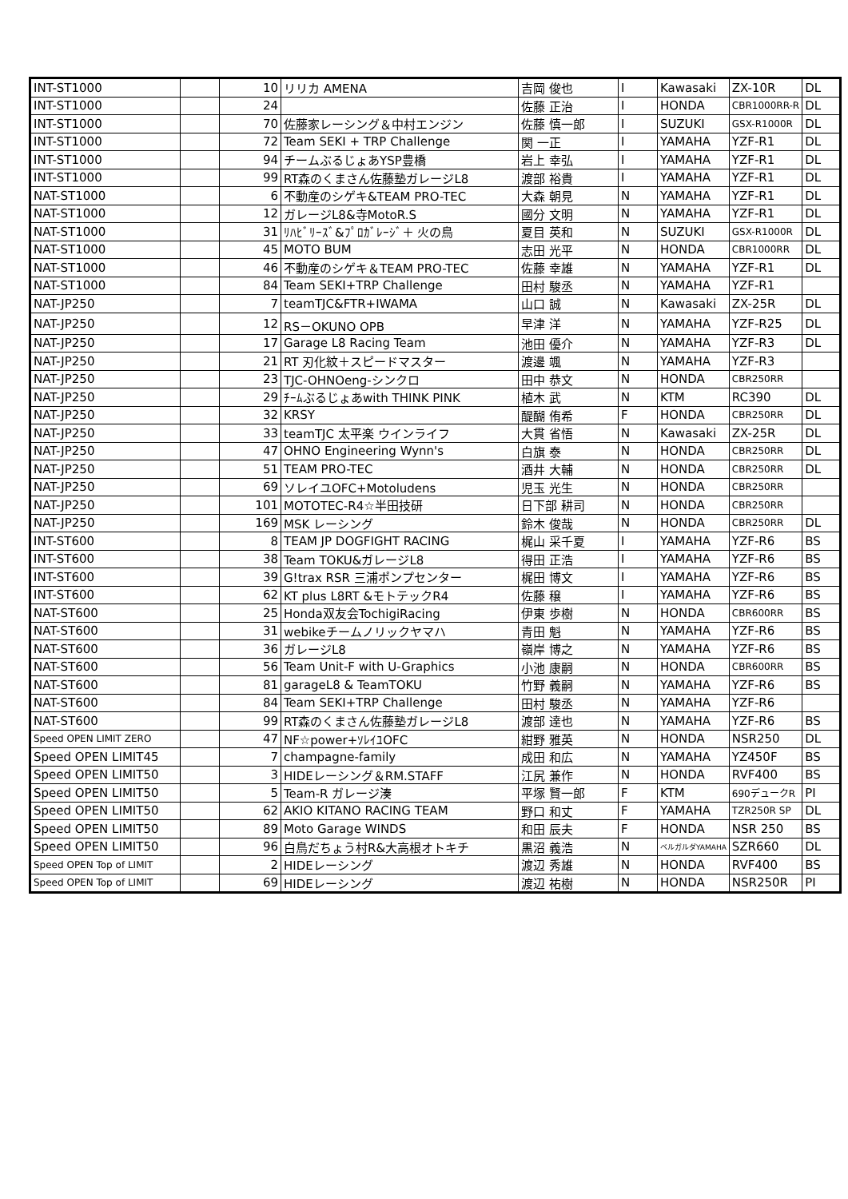| INT-ST1000 | | 10 | リリカ AMENA | 吉岡 俊也 | I | Kawasaki | ZX-10R | DL |
| INT-ST1000 | | 24 | | 佐藤 正治 | I | HONDA | CBR1000RR-R | DL |
| INT-ST1000 | | 70 | 佐藤家レーシング＆中村エンジン | 佐藤 慎一郎 | I | SUZUKI | GSX-R1000R | DL |
| INT-ST1000 | | 72 | Team SEKI + TRP Challenge | 関 一正 | I | YAMAHA | YZF-R1 | DL |
| INT-ST1000 | | 94 | チームぶるじょあYSP豊橋 | 岩上 幸弘 | I | YAMAHA | YZF-R1 | DL |
| INT-ST1000 | | 99 | RT森のくまさん佐藤塾ガレージL8 | 渡部 裕貴 | I | YAMAHA | YZF-R1 | DL |
| NAT-ST1000 | | 6 | 不動産のシゲキ&TEAM PRO-TEC | 大森 朝見 | N | YAMAHA | YZF-R1 | DL |
| NAT-ST1000 | | 12 | ガレージL8&寺MotoR.S | 國分 文明 | N | YAMAHA | YZF-R1 | DL |
| NAT-ST1000 | | 31 | ﾘﾊﾋﾞﾘｰｽﾞ&ﾌﾟﾛｶﾞﾚｰｼﾞ＋ 火の鳥 | 夏目 英和 | N | SUZUKI | GSX-R1000R | DL |
| NAT-ST1000 | | 45 | MOTO BUM | 志田 光平 | N | HONDA | CBR1000RR | DL |
| NAT-ST1000 | | 46 | 不動産のシゲキ＆TEAM PRO-TEC | 佐藤 幸雄 | N | YAMAHA | YZF-R1 | DL |
| NAT-ST1000 | | 84 | Team SEKI+TRP Challenge | 田村 駿丞 | N | YAMAHA | YZF-R1 | |
| NAT-JP250 | | 7 | teamTJC&FTR+IWAMA | 山口 誠 | N | Kawasaki | ZX-25R | DL |
| NAT-JP250 | | 12 | RS－OKUNO OPB | 早津 洋 | N | YAMAHA | YZF-R25 | DL |
| NAT-JP250 | | 17 | Garage L8 Racing Team | 池田 優介 | N | YAMAHA | YZF-R3 | DL |
| NAT-JP250 | | 21 | RT 刃化紋＋スピードマスター | 渡邊 颯 | N | YAMAHA | YZF-R3 | |
| NAT-JP250 | | 23 | TJC-OHNOeng-シンクロ | 田中 恭文 | N | HONDA | CBR250RR | |
| NAT-JP250 | | 29 | ﾁｰﾑぶるじょあwith THINK PINK | 植木 武 | N | KTM | RC390 | DL |
| NAT-JP250 | | 32 | KRSY | 醍醐 侑希 | F | HONDA | CBR250RR | DL |
| NAT-JP250 | | 33 | teamTJC 太平楽 ウインライフ | 大貫 省悟 | N | Kawasaki | ZX-25R | DL |
| NAT-JP250 | | 47 | OHNO Engineering Wynn's | 白旗 泰 | N | HONDA | CBR250RR | DL |
| NAT-JP250 | | 51 | TEAM PRO-TEC | 酒井 大輔 | N | HONDA | CBR250RR | DL |
| NAT-JP250 | | 69 | ソレイユOFC+Motoludens | 児玉 光生 | N | HONDA | CBR250RR | |
| NAT-JP250 | | 101 | MOTOTEC-R4☆半田技研 | 日下部 耕司 | N | HONDA | CBR250RR | |
| NAT-JP250 | | 169 | MSK レーシング | 鈴木 俊哉 | N | HONDA | CBR250RR | DL |
| INT-ST600 | | 8 | TEAM JP DOGFIGHT RACING | 梶山 采千夏 | I | YAMAHA | YZF-R6 | BS |
| INT-ST600 | | 38 | Team TOKU&ガレージL8 | 得田 正浩 | I | YAMAHA | YZF-R6 | BS |
| INT-ST600 | | 39 | G!trax RSR 三浦ポンプセンター | 梶田 博文 | I | YAMAHA | YZF-R6 | BS |
| INT-ST600 | | 62 | KT plus L8RT &モトテックR4 | 佐藤 穣 | I | YAMAHA | YZF-R6 | BS |
| NAT-ST600 | | 25 | Honda双友会TochigiRacing | 伊東 歩樹 | N | HONDA | CBR600RR | BS |
| NAT-ST600 | | 31 | webikeチームノリックヤマハ | 青田 魁 | N | YAMAHA | YZF-R6 | BS |
| NAT-ST600 | | 36 | ガレージL8 | 嶺岸 博之 | N | YAMAHA | YZF-R6 | BS |
| NAT-ST600 | | 56 | Team Unit-F with U-Graphics | 小池 康嗣 | N | HONDA | CBR600RR | BS |
| NAT-ST600 | | 81 | garageL8 & TeamTOKU | 竹野 義嗣 | N | YAMAHA | YZF-R6 | BS |
| NAT-ST600 | | 84 | Team SEKI+TRP Challenge | 田村 駿丞 | N | YAMAHA | YZF-R6 | |
| NAT-ST600 | | 99 | RT森のくまさん佐藤塾ガレージL8 | 渡部 達也 | N | YAMAHA | YZF-R6 | BS |
| Speed OPEN LIMIT ZERO | | 47 | NF☆power+ｿﾚｲﾕOFC | 紺野 雅英 | N | HONDA | NSR250 | DL |
| Speed OPEN LIMIT45 | | 7 | champagne-family | 成田 和広 | N | YAMAHA | YZ450F | BS |
| Speed OPEN LIMIT50 | | 3 | HIDEレーシング＆RM.STAFF | 江尻 兼作 | N | HONDA | RVF400 | BS |
| Speed OPEN LIMIT50 | | 5 | Team-R ガレージ湊 | 平塚 賢一郎 | F | KTM | 690デュークR | PI |
| Speed OPEN LIMIT50 | | 62 | AKIO KITANO RACING TEAM | 野口 和丈 | F | YAMAHA | TZR250R SP | DL |
| Speed OPEN LIMIT50 | | 89 | Moto Garage WINDS | 和田 辰夫 | F | HONDA | NSR 250 | BS |
| Speed OPEN LIMIT50 | | 96 | 白鳥だちょう村R&大高根オトキチ | 黒沼 義浩 | N | ベルガルダYAMAHA | SZR660 | DL |
| Speed OPEN Top of LIMIT | | 2 | HIDEレーシング | 渡辺 秀雄 | N | HONDA | RVF400 | BS |
| Speed OPEN Top of LIMIT | | 69 | HIDEレーシング | 渡辺 祐樹 | N | HONDA | NSR250R | PI |